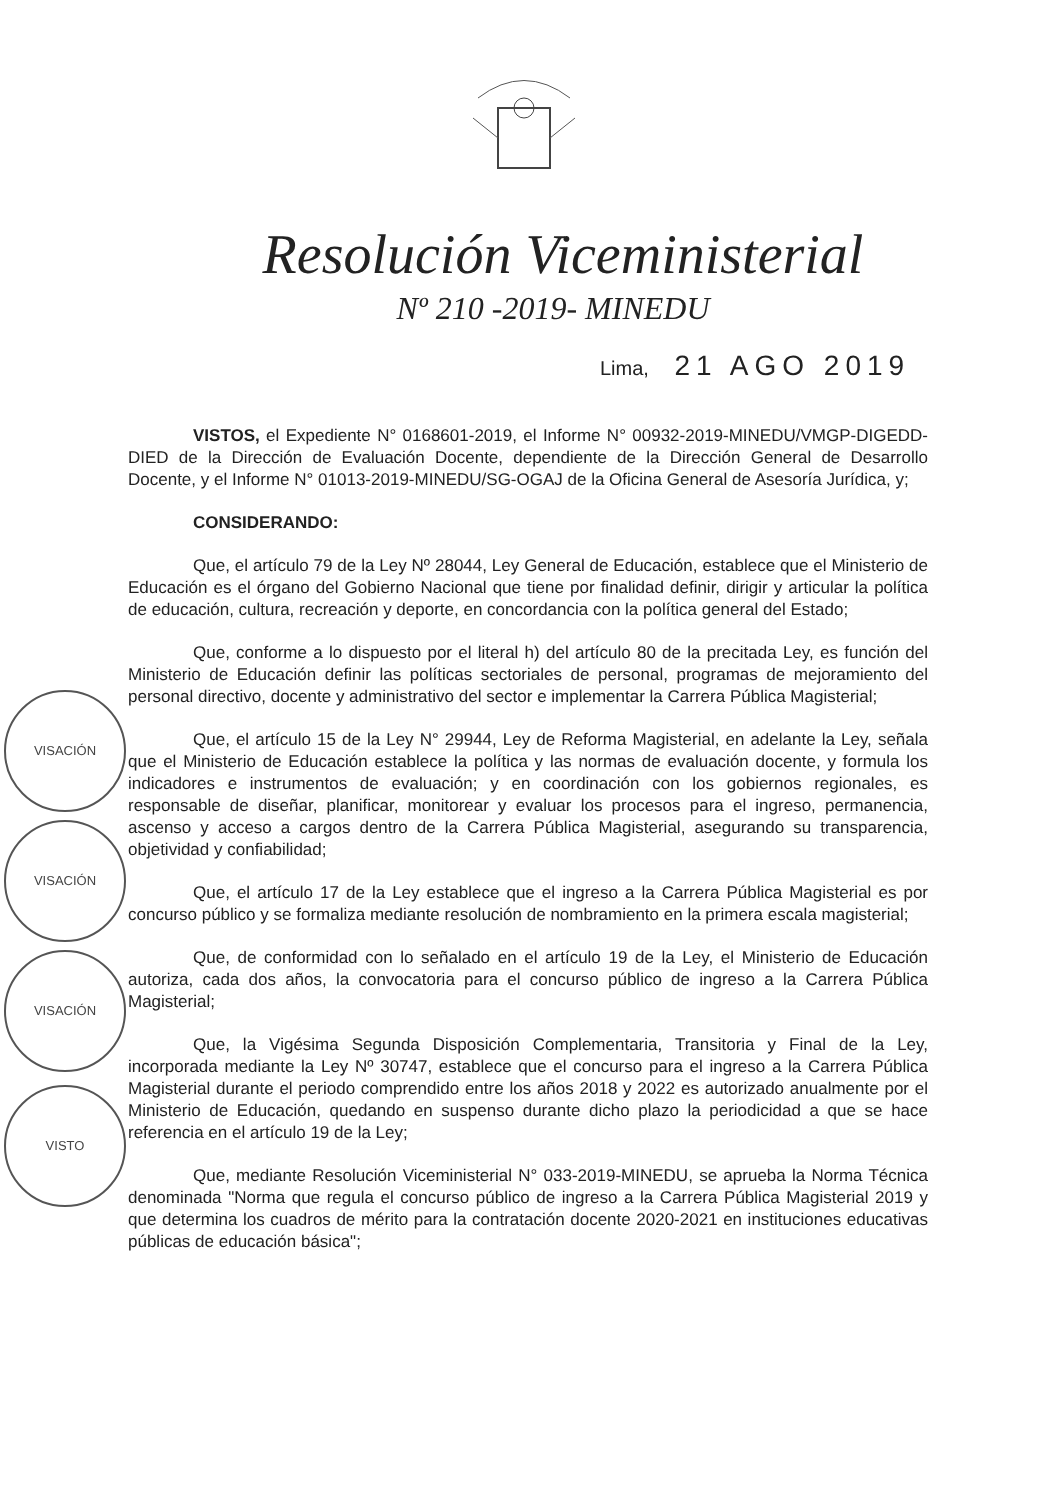Resolución Viceministerial
Nº 210 -2019- MINEDU
Lima, 21 AGO 2019
VISACIÓN
VISACIÓN
VISACIÓN
VISTO
VISTOS, el Expediente N° 0168601-2019, el Informe N° 00932-2019-MINEDU/VMGP-DIGEDD-DIED de la Dirección de Evaluación Docente, dependiente de la Dirección General de Desarrollo Docente, y el Informe N° 01013-2019-MINEDU/SG-OGAJ de la Oficina General de Asesoría Jurídica, y;
CONSIDERANDO:
Que, el artículo 79 de la Ley Nº 28044, Ley General de Educación, establece que el Ministerio de Educación es el órgano del Gobierno Nacional que tiene por finalidad definir, dirigir y articular la política de educación, cultura, recreación y deporte, en concordancia con la política general del Estado;
Que, conforme a lo dispuesto por el literal h) del artículo 80 de la precitada Ley, es función del Ministerio de Educación definir las políticas sectoriales de personal, programas de mejoramiento del personal directivo, docente y administrativo del sector e implementar la Carrera Pública Magisterial;
Que, el artículo 15 de la Ley N° 29944, Ley de Reforma Magisterial, en adelante la Ley, señala que el Ministerio de Educación establece la política y las normas de evaluación docente, y formula los indicadores e instrumentos de evaluación; y en coordinación con los gobiernos regionales, es responsable de diseñar, planificar, monitorear y evaluar los procesos para el ingreso, permanencia, ascenso y acceso a cargos dentro de la Carrera Pública Magisterial, asegurando su transparencia, objetividad y confiabilidad;
Que, el artículo 17 de la Ley establece que el ingreso a la Carrera Pública Magisterial es por concurso público y se formaliza mediante resolución de nombramiento en la primera escala magisterial;
Que, de conformidad con lo señalado en el artículo 19 de la Ley, el Ministerio de Educación autoriza, cada dos años, la convocatoria para el concurso público de ingreso a la Carrera Pública Magisterial;
Que, la Vigésima Segunda Disposición Complementaria, Transitoria y Final de la Ley, incorporada mediante la Ley Nº 30747, establece que el concurso para el ingreso a la Carrera Pública Magisterial durante el periodo comprendido entre los años 2018 y 2022 es autorizado anualmente por el Ministerio de Educación, quedando en suspenso durante dicho plazo la periodicidad a que se hace referencia en el artículo 19 de la Ley;
Que, mediante Resolución Viceministerial N° 033-2019-MINEDU, se aprueba la Norma Técnica denominada "Norma que regula el concurso público de ingreso a la Carrera Pública Magisterial 2019 y que determina los cuadros de mérito para la contratación docente 2020-2021 en instituciones educativas públicas de educación básica";